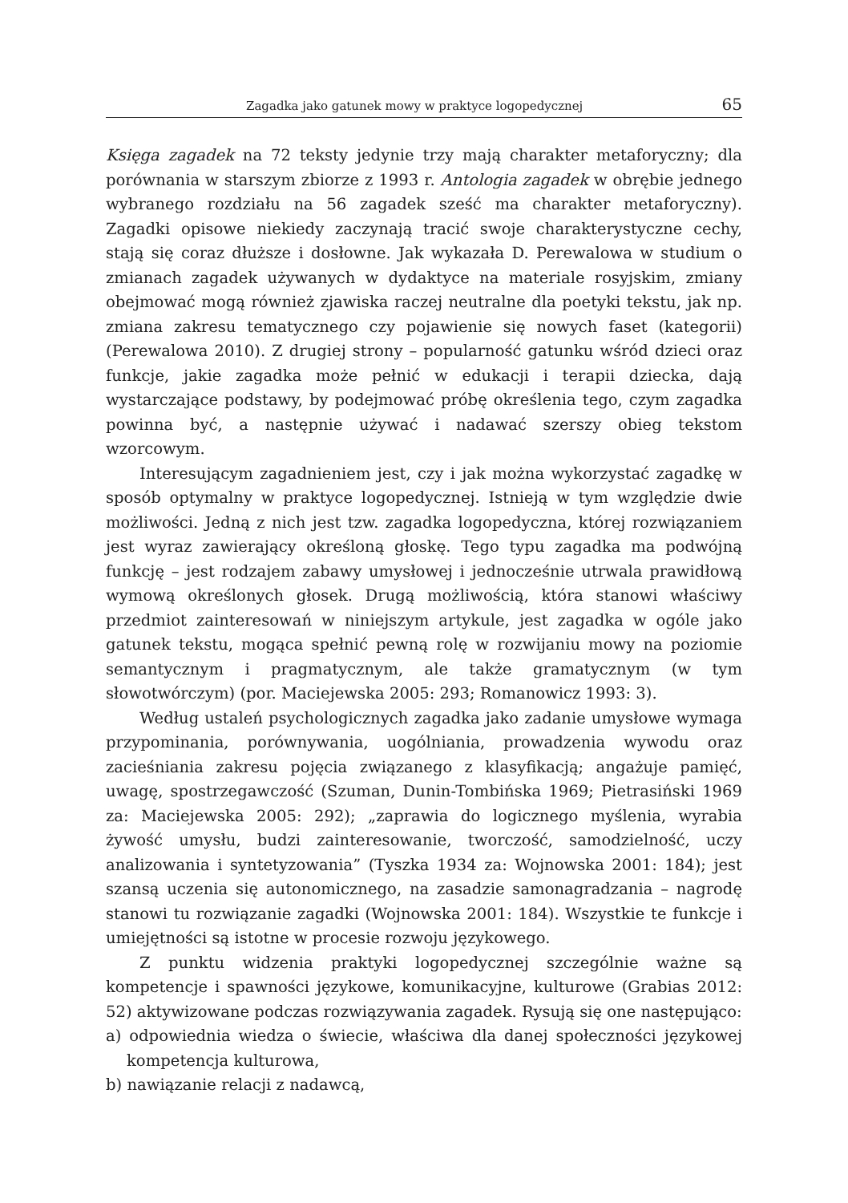Zagadka jako gatunek mowy w praktyce logopedycznej 65
Księga zagadek na 72 teksty jedynie trzy mają charakter metaforyczny; dla porównania w starszym zbiorze z 1993 r. Antologia zagadek w obrębie jednego wybranego rozdziału na 56 zagadek sześć ma charakter metaforyczny). Zagadki opisowe niekiedy zaczynają tracić swoje charakterystyczne cechy, stają się coraz dłuższe i dosłowne. Jak wykazała D. Perewalowa w studium o zmianach zagadek używanych w dydaktyce na materiale rosyjskim, zmiany obejmować mogą również zjawiska raczej neutralne dla poetyki tekstu, jak np. zmiana zakresu tematycznego czy pojawienie się nowych faset (kategorii) (Perewalowa 2010). Z drugiej strony – popularność gatunku wśród dzieci oraz funkcje, jakie zagadka może pełnić w edukacji i terapii dziecka, dają wystarczające podstawy, by podejmować próbę określenia tego, czym zagadka powinna być, a następnie używać i nadawać szerszy obieg tekstom wzorcowym.
Interesującym zagadnieniem jest, czy i jak można wykorzystać zagadkę w sposób optymalny w praktyce logopedycznej. Istnieją w tym względzie dwie możliwości. Jedną z nich jest tzw. zagadka logopedyczna, której rozwiązaniem jest wyraz zawierający określoną głoskę. Tego typu zagadka ma podwójną funkcję – jest rodzajem zabawy umysłowej i jednocześnie utrwala prawidłową wymową określonych głosek. Drugą możliwością, która stanowi właściwy przedmiot zainteresowań w niniejszym artykule, jest zagadka w ogóle jako gatunek tekstu, mogąca spełnić pewną rolę w rozwijaniu mowy na poziomie semantycznym i pragmatycznym, ale także gramatycznym (w tym słowotwórczym) (por. Maciejewska 2005: 293; Romanowicz 1993: 3).
Według ustaleń psychologicznych zagadka jako zadanie umysłowe wymaga przypominania, porównywania, uogólniania, prowadzenia wywodu oraz zacieśniania zakresu pojęcia związanego z klasyfikacją; angażuje pamięć, uwagę, spostrzegawczość (Szuman, Dunin-Tombińska 1969; Pietrasiński 1969 za: Maciejewska 2005: 292); „zaprawia do logicznego myślenia, wyrabia żywość umysłu, budzi zainteresowanie, tworczość, samodzielność, uczy analizowania i syntetyzowania” (Tyszka 1934 za: Wojnowska 2001: 184); jest szansą uczenia się autonomicznego, na zasadzie samonagradzania – nagrodę stanowi tu rozwiązanie zagadki (Wojnowska 2001: 184). Wszystkie te funkcje i umiejętności są istotne w procesie rozwoju językowego.
Z punktu widzenia praktyki logopedycznej szczególnie ważne są kompetencje i spawności językowe, komunikacyjne, kulturowe (Grabias 2012: 52) aktywizowane podczas rozwiązywania zagadek. Rysują się one następująco:
a) odpowiednia wiedza o świecie, właściwa dla danej społeczności językowej kompetencja kulturowa,
b) nawiązanie relacji z nadawcą,